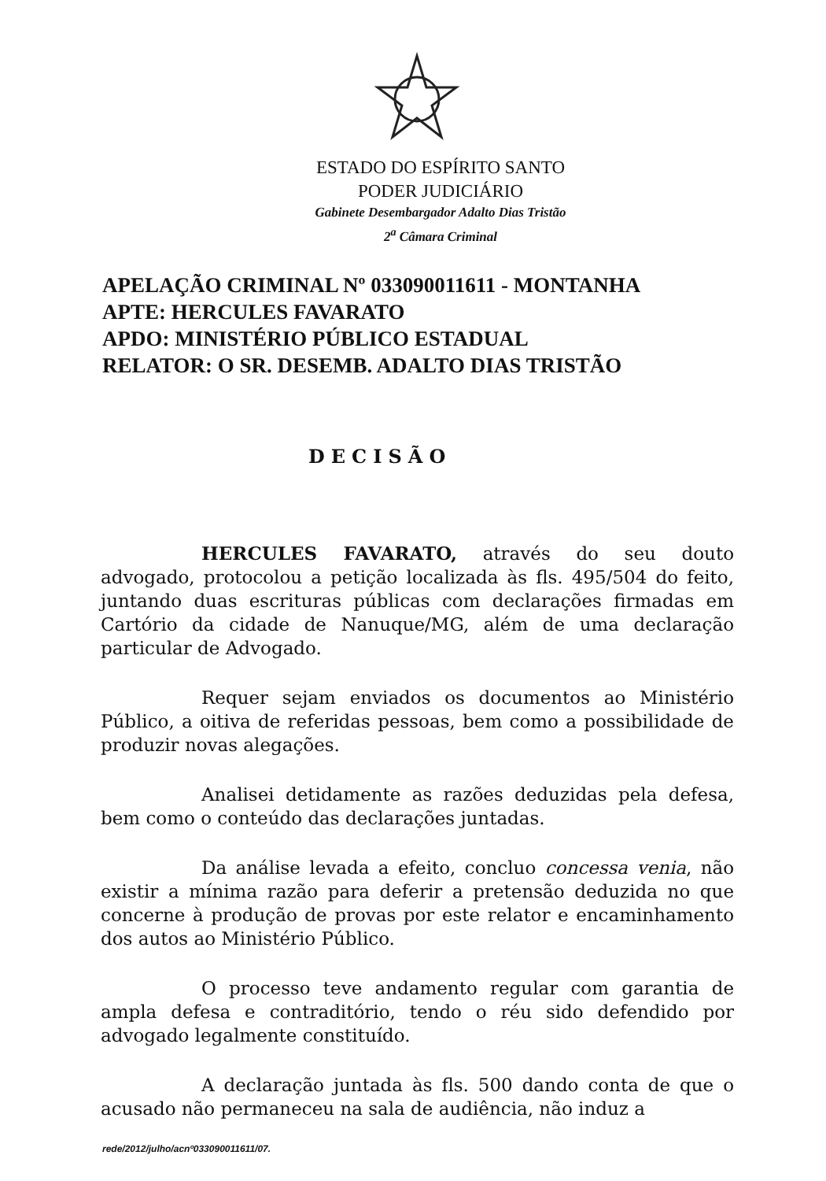ESTADO DO ESPÍRITO SANTO
PODER JUDICIÁRIO
Gabinete Desembargador Adalto Dias Tristão
2<sup>a</sup> Câmara Criminal
APELAÇÃO CRIMINAL Nº 033090011611 - MONTANHA
APTE: HERCULES FAVARATO
APDO: MINISTÉRIO PÚBLICO ESTADUAL
RELATOR: O SR. DESEMB. ADALTO DIAS TRISTÃO
DECISÃO
HERCULES FAVARATO, através do seu douto advogado, protocolou a petição localizada às fls. 495/504 do feito, juntando duas escrituras públicas com declarações firmadas em Cartório da cidade de Nanuque/MG, além de uma declaração particular de Advogado.
Requer sejam enviados os documentos ao Ministério Público, a oitiva de referidas pessoas, bem como a possibilidade de produzir novas alegações.
Analisei detidamente as razões deduzidas pela defesa, bem como o conteúdo das declarações juntadas.
Da análise levada a efeito, concluo concessa venia, não existir a mínima razão para deferir a pretensão deduzida no que concerne à produção de provas por este relator e encaminhamento dos autos ao Ministério Público.
O processo teve andamento regular com garantia de ampla defesa e contraditório, tendo o réu sido defendido por advogado legalmente constituído.
A declaração juntada às fls. 500 dando conta de que o acusado não permaneceu na sala de audiência, não induz a
rede/2012/julho/acnº033090011611/07.